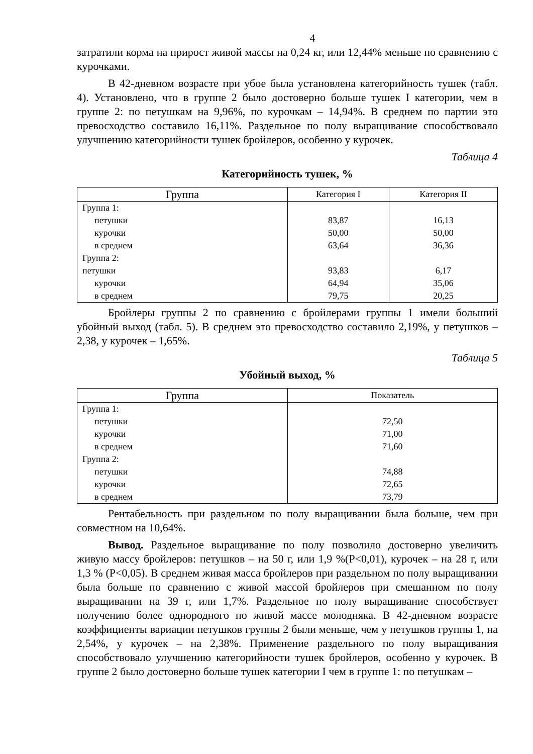4
затратили корма на прирост живой массы на 0,24 кг, или 12,44% меньше по сравнению с курочками.
В 42-дневном возрасте при убое была установлена категорийность тушек (табл. 4). Установлено, что в группе 2 было достоверно больше тушек I категории, чем в группе 2: по петушкам на 9,96%, по курочкам – 14,94%. В среднем по партии это превосходство составило 16,11%. Раздельное по полу выращивание способствовало улучшению категорийности тушек бройлеров, особенно у курочек.
Таблица 4
Категорийность тушек, %
| Группа | Категория I | Категория II |
| --- | --- | --- |
| Группа 1: | | |
| петушки | 83,87 | 16,13 |
| курочки | 50,00 | 50,00 |
| в среднем | 63,64 | 36,36 |
| Группа 2: | | |
| петушки | 93,83 | 6,17 |
| курочки | 64,94 | 35,06 |
| в среднем | 79,75 | 20,25 |
Бройлеры группы 2 по сравнению с бройлерами группы 1 имели больший убойный выход (табл. 5). В среднем это превосходство составило 2,19%, у петушков – 2,38, у курочек – 1,65%.
Таблица 5
Убойный выход, %
| Группа | Показатель |
| --- | --- |
| Группа 1: | |
| петушки | 72,50 |
| курочки | 71,00 |
| в среднем | 71,60 |
| Группа 2: | |
| петушки | 74,88 |
| курочки | 72,65 |
| в среднем | 73,79 |
Рентабельность при раздельном по полу выращивании была больше, чем при совместном на 10,64%.
Вывод. Раздельное выращивание по полу позволило достоверно увеличить живую массу бройлеров: петушков – на 50 г, или 1,9 %(Р<0,01), курочек – на 28 г, или 1,3 % (Р<0,05). В среднем живая масса бройлеров при раздельном по полу выращивании была больше по сравнению с живой массой бройлеров при смешанном по полу выращивании на 39 г, или 1,7%. Раздельное по полу выращивание способствует получению более однородного по живой массе молодняка. В 42-дневном возрасте коэффициенты вариации петушков группы 2 были меньше, чем у петушков группы 1, на 2,54%, у курочек – на 2,38%. Применение раздельного по полу выращивания способствовало улучшению категорийности тушек бройлеров, особенно у курочек. В группе 2 было достоверно больше тушек категории I чем в группе 1: по петушкам –